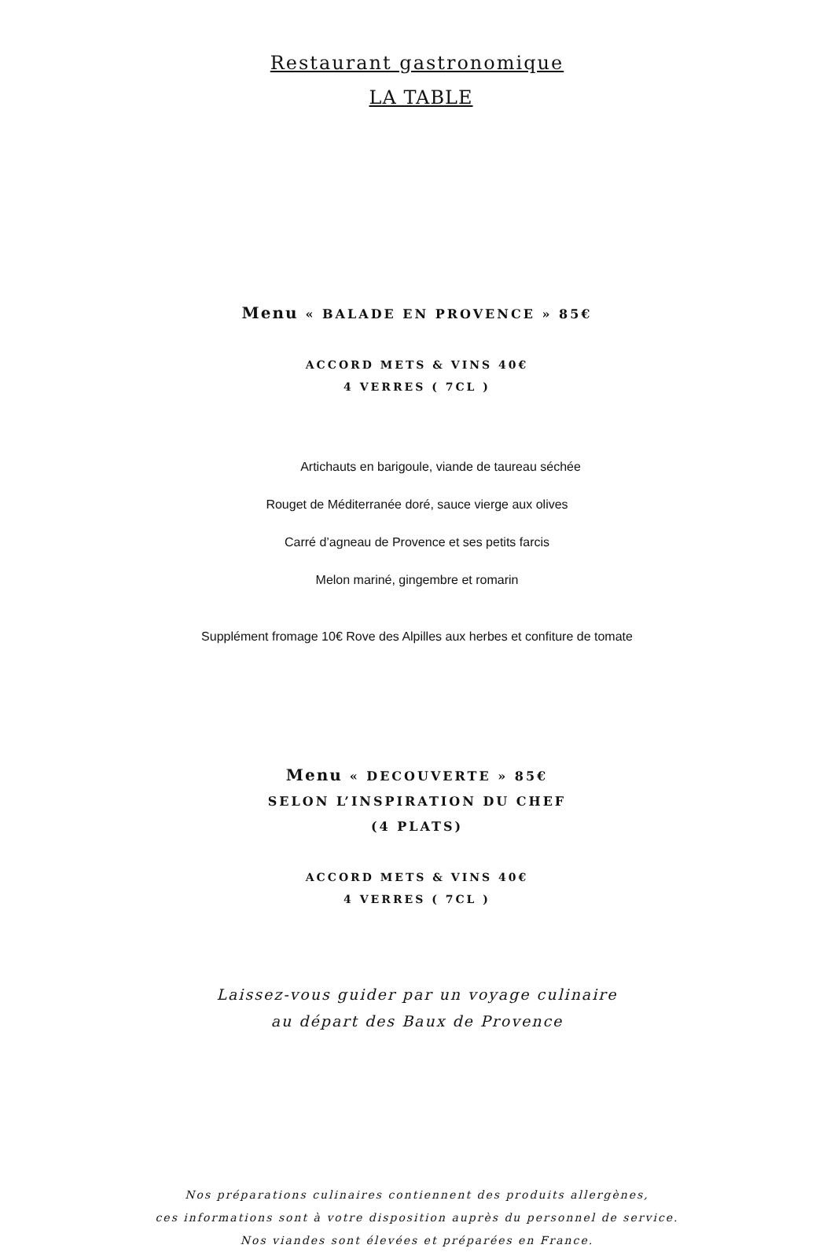Restaurant gastronomique
LA TABLE
Menu « BALADE EN PROVENCE » 85€
ACCORD METS & VINS 40€
4 VERRES ( 7CL )
Artichauts en barigoule, viande de taureau séchée
Rouget de Méditerranée doré, sauce vierge aux olives
Carré d’agneau de Provence et ses petits farcis
Melon mariné, gingembre et romarin
Supplément fromage 10€ Rove des Alpilles aux herbes et confiture de tomate
Menu « DECOUVERTE » 85€
SELON L’INSPIRATION DU CHEF
(4 PLATS)
ACCORD METS & VINS 40€
4 VERRES ( 7CL )
Laissez-vous guider par un voyage culinaire
au départ des Baux de Provence
Nos préparations culinaires contiennent des produits allergènes,
ces informations sont à votre disposition auprès du personnel de service.
Nos viandes sont élevées et préparées en France.